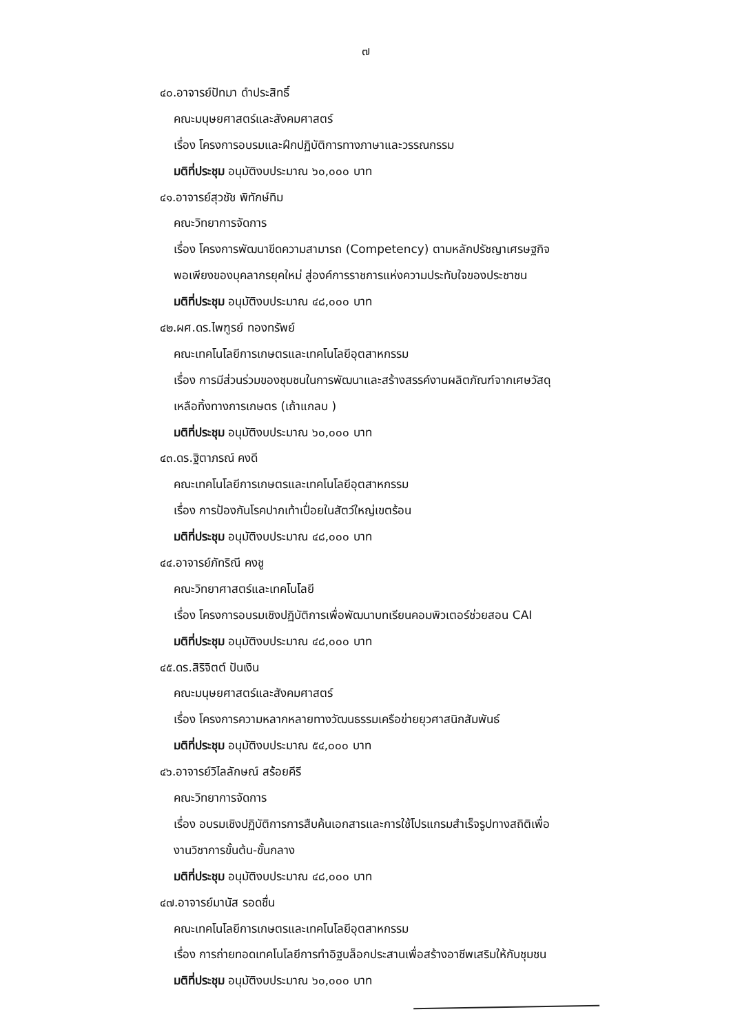๗
๔๐.อาจารย์ปัทมา ดำประสิทธิ์
คณะมนุษยศาสตร์และสังคมศาสตร์
เรื่อง โครงการอบรมและฝึกปฏิบัติการทางภาษาและวรรณกรรม
มติที่ประชุม อนุมัติงบประมาณ ๖๐,๐๐๐ บาท
๔๑.อาจารย์สุวชัช พิทักษ์ทิม
คณะวิทยาการจัดการ
เรื่อง โครงการพัฒนาขีดความสามารถ (Competency) ตามหลักปรัชญาเศรษฐกิจ
พอเพียงของบุคลากรยุคใหม่ สู่องค์การราชการแห่งความประทับใจของประชาชน
มติที่ประชุม อนุมัติงบประมาณ ๔๘,๐๐๐ บาท
๔๒.ผศ.ดร.ไพฑูรย์ ทองทรัพย์
คณะเทคโนโลยีการเกษตรและเทคโนโลยีอุตสาหกรรม
เรื่อง การมีส่วนร่วมของชุมชนในการพัฒนาและสร้างสรรค์งานผลิตภัณฑ์จากเศษวัสดุ
เหลือทิ้งทางการเกษตร (เถ้าแกลบ )
มติที่ประชุม อนุมัติงบประมาณ ๖๐,๐๐๐ บาท
๔๓.ดร.ฐิตาภรณ์ คงดี
คณะเทคโนโลยีการเกษตรและเทคโนโลยีอุตสาหกรรม
เรื่อง การป้องกันโรคปากเท้าเปื่อยในสัตว์ใหญ่เขตร้อน
มติที่ประชุม อนุมัติงบประมาณ ๔๘,๐๐๐ บาท
๔๔.อาจารย์ภัทริณี คงชู
คณะวิทยาศาสตร์และเทคโนโลยี
เรื่อง โครงการอบรมเชิงปฏิบัติการเพื่อพัฒนาบทเรียนคอมพิวเตอร์ช่วยสอน CAI
มติที่ประชุม อนุมัติงบประมาณ ๔๘,๐๐๐ บาท
๔๕.ดร.สิริจิตต์ ปันเงิน
คณะมนุษยศาสตร์และสังคมศาสตร์
เรื่อง โครงการความหลากหลายทางวัฒนธรรมเครือข่ายยุวศาสนิกสัมพันธ์
มติที่ประชุม อนุมัติงบประมาณ ๕๔,๐๐๐ บาท
๔๖.อาจารย์วิไลลักษณ์ สร้อยคีรี
คณะวิทยาการจัดการ
เรื่อง อบรมเชิงปฏิบัติการการสืบค้นเอกสารและการใช้โปรแกรมสำเร็จรูปทางสถิติเพื่อ
งานวิชาการขั้นต้น-ขั้นกลาง
มติที่ประชุม อนุมัติงบประมาณ ๔๘,๐๐๐ บาท
๔๗.อาจารย์มานัส รอดชื่น
คณะเทคโนโลยีการเกษตรและเทคโนโลยีอุตสาหกรรม
เรื่อง การถ่ายทอดเทคโนโลยีการทำอิฐบล็อกประสานเพื่อสร้างอาชีพเสริมให้กับชุมชน
มติที่ประชุม อนุมัติงบประมาณ ๖๐,๐๐๐ บาท